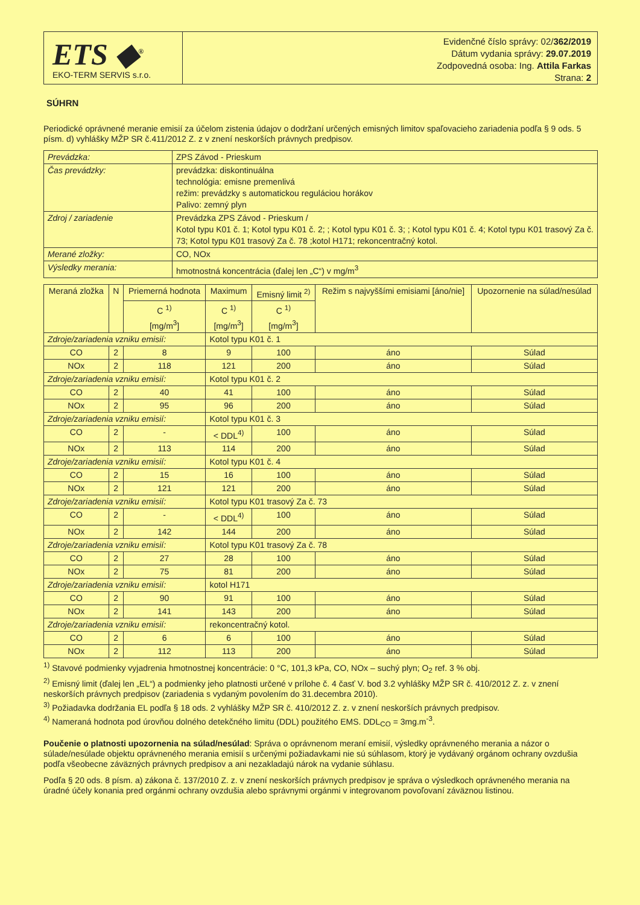ETS ◆<sup>®</sup>
EKO-TERM SERVIS s.r.o.
Evidenčné číslo správy: 02/362/2019
Dátum vydania správy: 29.07.2019
Zodpovedná osoba: Ing. Attila Farkas
Strana: 2
SÚHRN
Periodické oprávnené meranie emisií za účelom zistenia údajov o dodržaní určených emisných limitov spaľovacieho zariadenia podľa § 9 ods. 5 písm. d) vyhlášky MŽP SR č.411/2012 Z. z v znení neskorších právnych predpisov.
| Prevádzka: | ZPS Závod - Prieskum |
| Čas prevádzky: | prevádzka: diskontinuálna technológia: emisne premenlivá režim: prevádzky s automatickou reguláciou horákov Palivo: zemný plyn |
| Zdroj / zariadenie | Prevádzka ZPS Závod - Prieskum / Kotol typu K01 č. 1; Kotol typu K01 č. 2; ; Kotol typu K01 č. 3; ; Kotol typu K01 č. 4; Kotol typu K01 trasový Za č. 73; Kotol typu K01 trasový Za č. 78 ;kotol H171; rekoncentračný kotol. |
| Merané zložky: | CO, NOx |
| Výsledky merania: | hmotnostná koncentrácia (ďalej len „C“) v mg/m<sup>3</sup> |
| Meraná zložka | N | Priemerná hodnota | Maximum | Emisný limit <sup>2)</sup> | Režim s najvyššími emisiami [áno/nie] | Upozornenie na súlad/nesúlad |
| --- | --- | --- | --- | --- | --- | --- |
| | | C <sup>1)</sup> [mg/m<sup>3</sup>] | C <sup>1)</sup> [mg/m<sup>3</sup>] | C <sup>1)</sup> [mg/m<sup>3</sup>] | | |
| Zdroje/zariadenia vzniku emisií: | | | Kotol typu K01 č. 1 | | | |
| CO | 2 | 8 | 9 | 100 | áno | Súlad |
| NOx | 2 | 118 | 121 | 200 | áno | Súlad |
| Zdroje/zariadenia vzniku emisií: | | | Kotol typu K01 č. 2 | | | |
| CO | 2 | 40 | 41 | 100 | áno | Súlad |
| NOx | 2 | 95 | 96 | 200 | áno | Súlad |
| Zdroje/zariadenia vzniku emisií: | | | Kotol typu K01 č. 3 | | | |
| CO | 2 | - | < DDL<sup>4)</sup> | 100 | áno | Súlad |
| NOx | 2 | 113 | 114 | 200 | áno | Súlad |
| Zdroje/zariadenia vzniku emisií: | | | Kotol typu K01 č. 4 | | | |
| CO | 2 | 15 | 16 | 100 | áno | Súlad |
| NOx | 2 | 121 | 121 | 200 | áno | Súlad |
| Zdroje/zariadenia vzniku emisií: | | | Kotol typu K01 trasový Za č. 73 | | | |
| CO | 2 | - | < DDL<sup>4)</sup> | 100 | áno | Súlad |
| NOx | 2 | 142 | 144 | 200 | áno | Súlad |
| Zdroje/zariadenia vzniku emisií: | | | Kotol typu K01 trasový Za č. 78 | | | |
| CO | 2 | 27 | 28 | 100 | áno | Súlad |
| NOx | 2 | 75 | 81 | 200 | áno | Súlad |
| Zdroje/zariadenia vzniku emisií: | | | kotol H171 | | | |
| CO | 2 | 90 | 91 | 100 | áno | Súlad |
| NOx | 2 | 141 | 143 | 200 | áno | Súlad |
| Zdroje/zariadenia vzniku emisií: | | | rekoncentračný kotol. | | | |
| CO | 2 | 6 | 6 | 100 | áno | Súlad |
| NOx | 2 | 112 | 113 | 200 | áno | Súlad |
<sup>1)</sup> Stavové podmienky vyjadrenia hmotnostnej koncentrácie: 0 °C, 101,3 kPa, CO, NOx – suchý plyn; O<sub>2</sub> ref. 3 % obj.
<sup>2)</sup> Emisný limit (ďalej len „EL“) a podmienky jeho platnosti určené v prílohe č. 4 časť V. bod 3.2 vyhlášky MŽP SR č. 410/2012 Z. z. v znení neskorších právnych predpisov (zariadenia s vydaným povolením do 31.decembra 2010).
<sup>3)</sup> Požiadavka dodržania EL podľa § 18 ods. 2 vyhlášky MŽP SR č. 410/2012 Z. z. v znení neskorších právnych predpisov.
<sup>4)</sup> Nameraná hodnota pod úrovňou dolného detekčného limitu (DDL) použitého EMS. DDL<sub>CO</sub> = 3mg.m<sup>-3</sup>.
Poučenie o platnosti upozornenia na súlad/nesúlad: Správa o oprávnenom meraní emisií, výsledky oprávneného merania a názor o súlade/nesúlade objektu oprávneného merania emisií s určenými požiadavkami nie sú súhlasom, ktorý je vydávaný orgánom ochrany ovzdušia podľa všeobecne záväzných právnych predpisov a ani nezakladajú nárok na vydanie súhlasu.
Podľa § 20 ods. 8 písm. a) zákona č. 137/2010 Z. z. v znení neskorších právnych predpisov je správa o výsledkoch oprávneného merania na úradné účely konania pred orgánmi ochrany ovzdušia alebo správnymi orgánmi v integrovanom povoľovaní záväznou listinou.